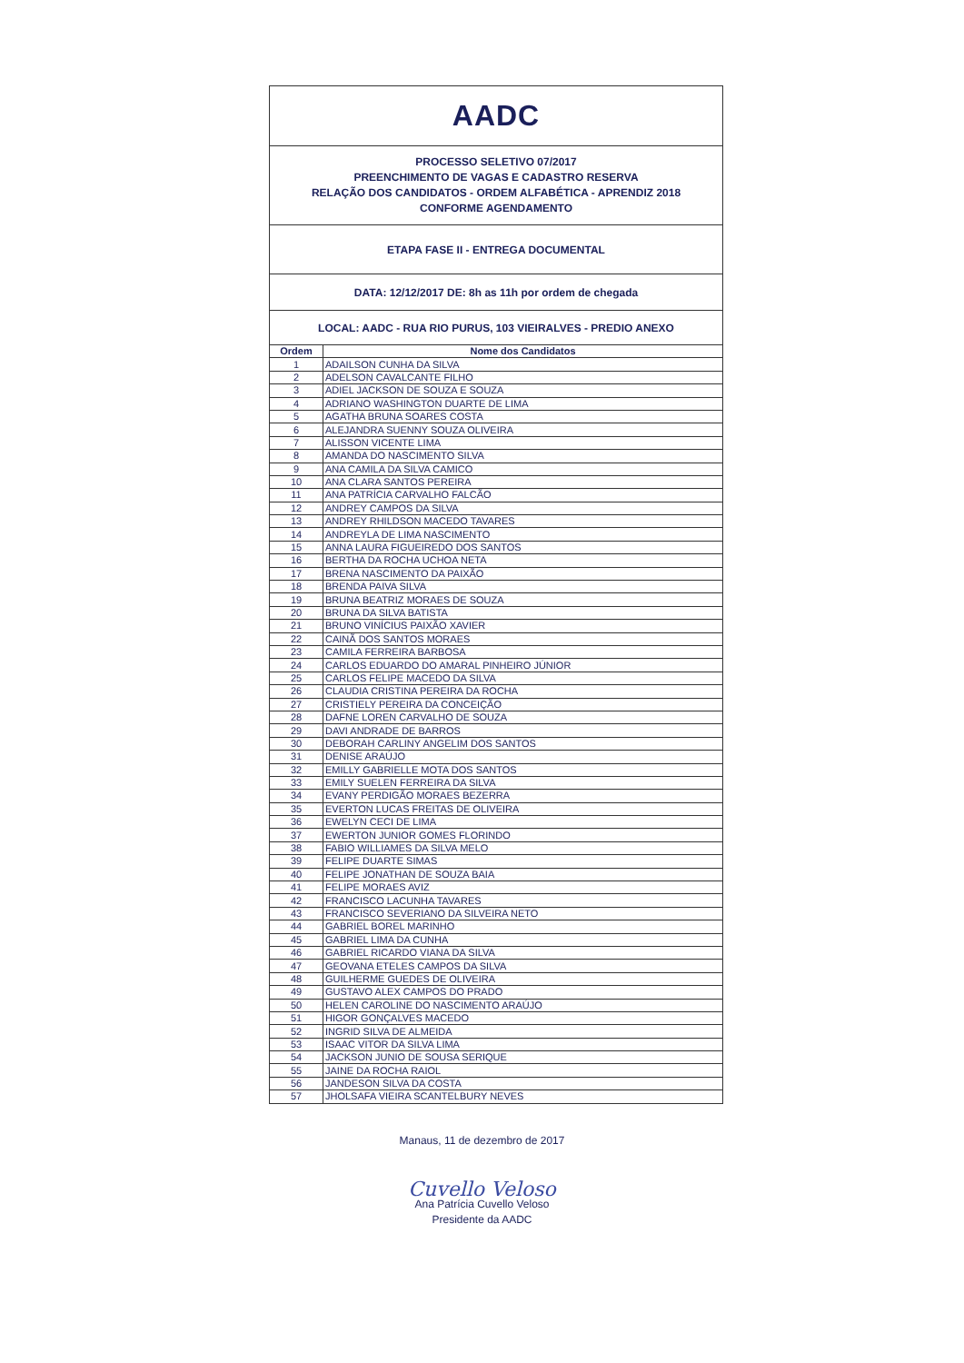AADC
PROCESSO SELETIVO 07/2017
PREENCHIMENTO DE VAGAS E CADASTRO RESERVA
RELAÇÃO DOS CANDIDATOS - ORDEM ALFABÉTICA - APRENDIZ 2018
CONFORME AGENDAMENTO
ETAPA FASE II - ENTREGA DOCUMENTAL
DATA: 12/12/2017 DE: 8h as 11h por ordem de chegada
LOCAL: AADC - RUA RIO PURUS, 103 VIEIRALVES - PREDIO ANEXO
| Ordem | Nome dos Candidatos |
| --- | --- |
| 1 | ADAILSON CUNHA DA SILVA |
| 2 | ADELSON CAVALCANTE FILHO |
| 3 | ADIEL JACKSON DE SOUZA E SOUZA |
| 4 | ADRIANO WASHINGTON DUARTE DE LIMA |
| 5 | AGATHA BRUNA SOARES COSTA |
| 6 | ALEJANDRA SUENNY SOUZA OLIVEIRA |
| 7 | ALISSON VICENTE LIMA |
| 8 | AMANDA DO NASCIMENTO SILVA |
| 9 | ANA CAMILA DA SILVA CAMICO |
| 10 | ANA CLARA SANTOS PEREIRA |
| 11 | ANA PATRÍCIA CARVALHO FALCÃO |
| 12 | ANDREY CAMPOS DA SILVA |
| 13 | ANDREY RHILDSON MACEDO TAVARES |
| 14 | ANDREYLA DE LIMA NASCIMENTO |
| 15 | ANNA LAURA FIGUEIREDO DOS SANTOS |
| 16 | BERTHA DA ROCHA UCHOA NETA |
| 17 | BRENA NASCIMENTO DA PAIXÃO |
| 18 | BRENDA PAIVA SILVA |
| 19 | BRUNA BEATRIZ MORAES DE SOUZA |
| 20 | BRUNA DA SILVA BATISTA |
| 21 | BRUNO VINÍCIUS PAIXÃO XAVIER |
| 22 | CAINÃ DOS SANTOS MORAES |
| 23 | CAMILA FERREIRA BARBOSA |
| 24 | CARLOS EDUARDO DO AMARAL PINHEIRO JÚNIOR |
| 25 | CARLOS FELIPE MACEDO DA SILVA |
| 26 | CLAUDIA CRISTINA PEREIRA DA ROCHA |
| 27 | CRISTIELY PEREIRA DA CONCEIÇÃO |
| 28 | DAFNE LOREN CARVALHO DE SOUZA |
| 29 | DAVI ANDRADE DE BARROS |
| 30 | DEBORAH CARLINY ANGELIM DOS SANTOS |
| 31 | DENISE ARAÚJO |
| 32 | EMILLY GABRIELLE MOTA DOS SANTOS |
| 33 | EMILY SUELEN FERREIRA DA SILVA |
| 34 | EVANY PERDIGÃO MORAES BEZERRA |
| 35 | EVERTON LUCAS FREITAS DE OLIVEIRA |
| 36 | EWELYN CECI DE LIMA |
| 37 | EWERTON JUNIOR GOMES FLORINDO |
| 38 | FABIO WILLIAMES DA SILVA MELO |
| 39 | FELIPE DUARTE SIMAS |
| 40 | FELIPE JONATHAN DE SOUZA BAIA |
| 41 | FELIPE MORAES AVIZ |
| 42 | FRANCISCO LACUNHA TAVARES |
| 43 | FRANCISCO SEVERIANO DA SILVEIRA NETO |
| 44 | GABRIEL BOREL MARINHO |
| 45 | GABRIEL LIMA DA CUNHA |
| 46 | GABRIEL RICARDO VIANA DA SILVA |
| 47 | GEOVANA ETELES CAMPOS DA SILVA |
| 48 | GUILHERME GUEDES DE OLIVEIRA |
| 49 | GUSTAVO ALEX CAMPOS DO PRADO |
| 50 | HELEN CAROLINE DO NASCIMENTO ARAÚJO |
| 51 | HIGOR GONÇALVES MACEDO |
| 52 | INGRID SILVA DE ALMEIDA |
| 53 | ISAAC VITOR DA SILVA LIMA |
| 54 | JACKSON JUNIO DE SOUSA SERIQUE |
| 55 | JAINE DA ROCHA RAIOL |
| 56 | JANDESON SILVA DA COSTA |
| 57 | JHOLSAFA VIEIRA SCANTELBURY NEVES |
Manaus, 11 de dezembro de 2017
Cuvello Veloso
Ana Patrícia Cuvello Veloso
Presidente da AADC